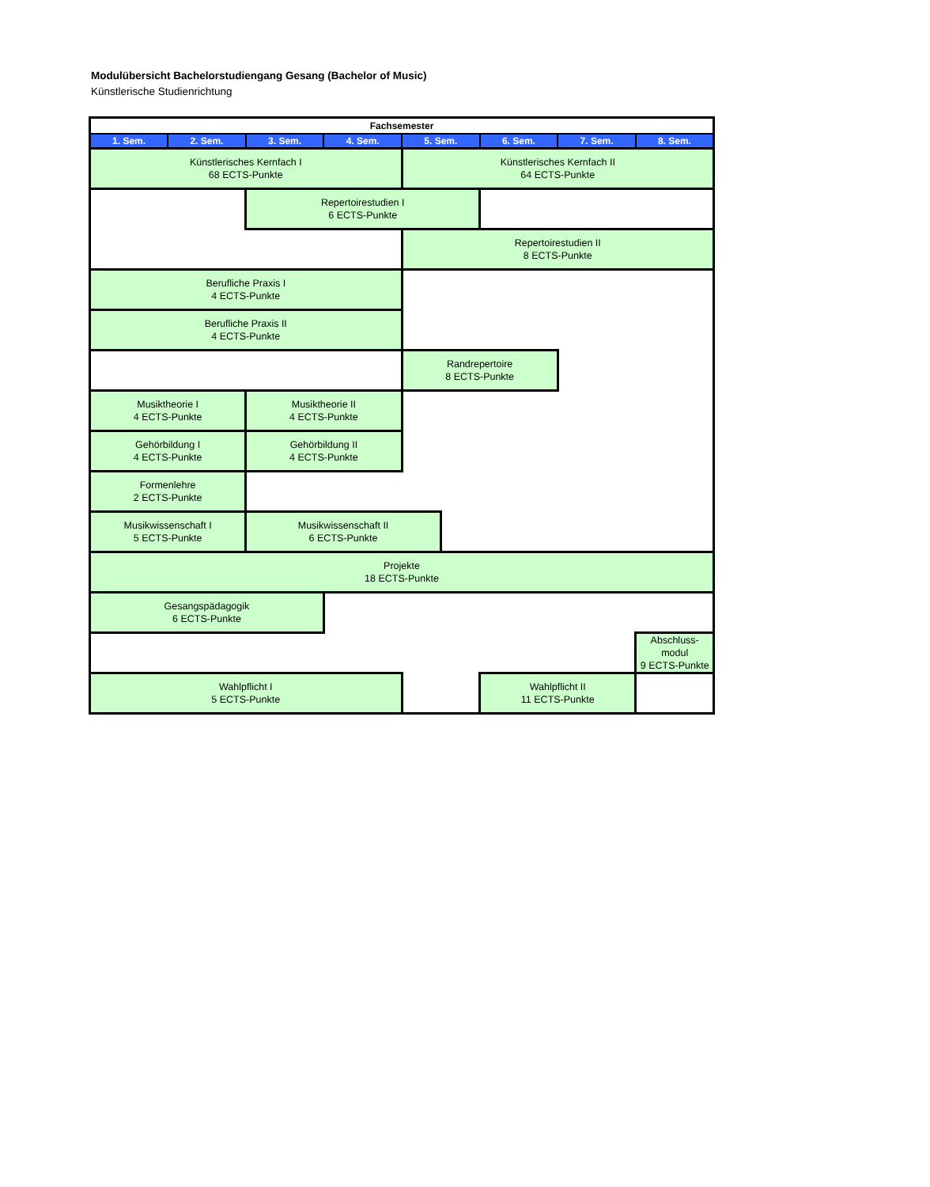Modulübersicht Bachelorstudiengang Gesang (Bachelor of Music)
Künstlerische Studienrichtung
| Fachsemester | | | | | | | | |
| --- | --- | --- | --- | --- | --- | --- | --- | --- |
| 1. Sem. | 2. Sem. | 3. Sem. | 4. Sem. | 5. Sem. | | 6. Sem. | 7. Sem. | 8. Sem. |
| Künstlerisches Kernfach I 68 ECTS-Punkte | | | | Künstlerisches Kernfach II 64 ECTS-Punkte | | | | |
| | | Repertoirestudien I 6 ECTS-Punkte | | | | | | |
| | | | | Repertoirestudien II 8 ECTS-Punkte | | | | |
| Berufliche Praxis I 4 ECTS-Punkte | | | | | | | | |
| Berufliche Praxis II 4 ECTS-Punkte | | | | | | | | |
| | | | | Randrepertoire 8 ECTS-Punkte | | | | |
| Musiktheorie I 4 ECTS-Punkte | | Musiktheorie II 4 ECTS-Punkte | | | | | | |
| Gehörbildung I 4 ECTS-Punkte | | Gehörbildung II 4 ECTS-Punkte | | | | | | |
| Formenlehre 2 ECTS-Punkte | | | | | | | | |
| Musikwissenschaft I 5 ECTS-Punkte | | Musikwissenschaft II 6 ECTS-Punkte | | | | | | |
| Projekte 18 ECTS-Punkte | | | | | | | | |
| Gesangspädagogik 6 ECTS-Punkte | | | | | | | | |
| | | | | | | | | Abschluss- modul 9 ECTS-Punkte |
| Wahlpflicht I 5 ECTS-Punkte | | | | | | Wahlpflicht II 11 ECTS-Punkte | | |